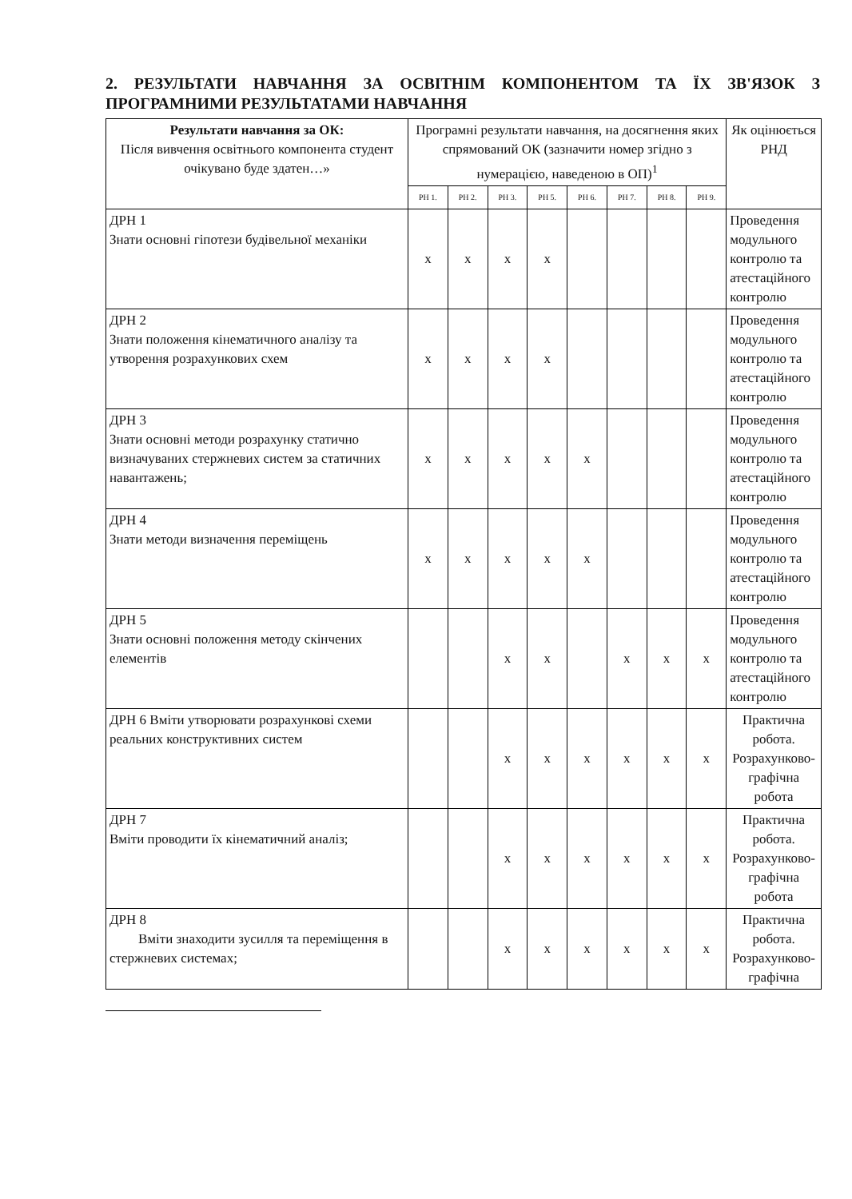2. РЕЗУЛЬТАТИ НАВЧАННЯ ЗА ОСВІТНІМ КОМПОНЕНТОМ ТА ЇХ ЗВ'ЯЗОК З ПРОГРАМНИМИ РЕЗУЛЬТАТАМИ НАВЧАННЯ
| Результати навчання за ОК: Після вивчення освітнього компонента студент очікувано буде здатен…» | Програмні результати навчання, на досягнення яких спрямований ОК (зазначити номер згідно з нумерацією, наведеною в ОП)<sup>1</sup> | | | | | | | | Як оцінюється РНД |
| --- | --- | --- | --- | --- | --- | --- | --- | --- | --- |
| | РН 1. | РН 2. | РН 3. | РН 5. | РН 6. | РН 7. | РН 8. | РН 9. | |
| ДРН 1 Знати основні гіпотези будівельної механіки | x | x | x | x | | | | | Проведення модульного контролю та атестаційного контролю |
| ДРН 2 Знати положення кінематичного аналізу та утворення розрахункових схем | x | x | x | x | | | | | Проведення модульного контролю та атестаційного контролю |
| ДРН 3 Знати основні методи розрахунку статично визначуваних стержневих систем за статичних навантажень; | x | x | x | x | x | | | | Проведення модульного контролю та атестаційного контролю |
| ДРН 4 Знати методи визначення переміщень | x | x | x | x | x | | | | Проведення модульного контролю та атестаційного контролю |
| ДРН 5 Знати основні положення методу скінчених елементів | | | x | x | | x | x | x | Проведення модульного контролю та атестаційного контролю |
| ДРН 6 Вміти утворювати розрахункові схеми реальних конструктивних систем | | | x | x | x | x | x | x | Практична робота. Розрахунково- графічна робота |
| ДРН 7 Вміти проводити їх кінематичний аналіз; | | | x | x | x | x | x | x | Практична робота. Розрахунково- графічна робота |
| ДРН 8 Вміти знаходити зусилля та переміщення в стержневих системах; | | | x | x | x | x | x | x | Практична робота. Розрахунково- графічна |